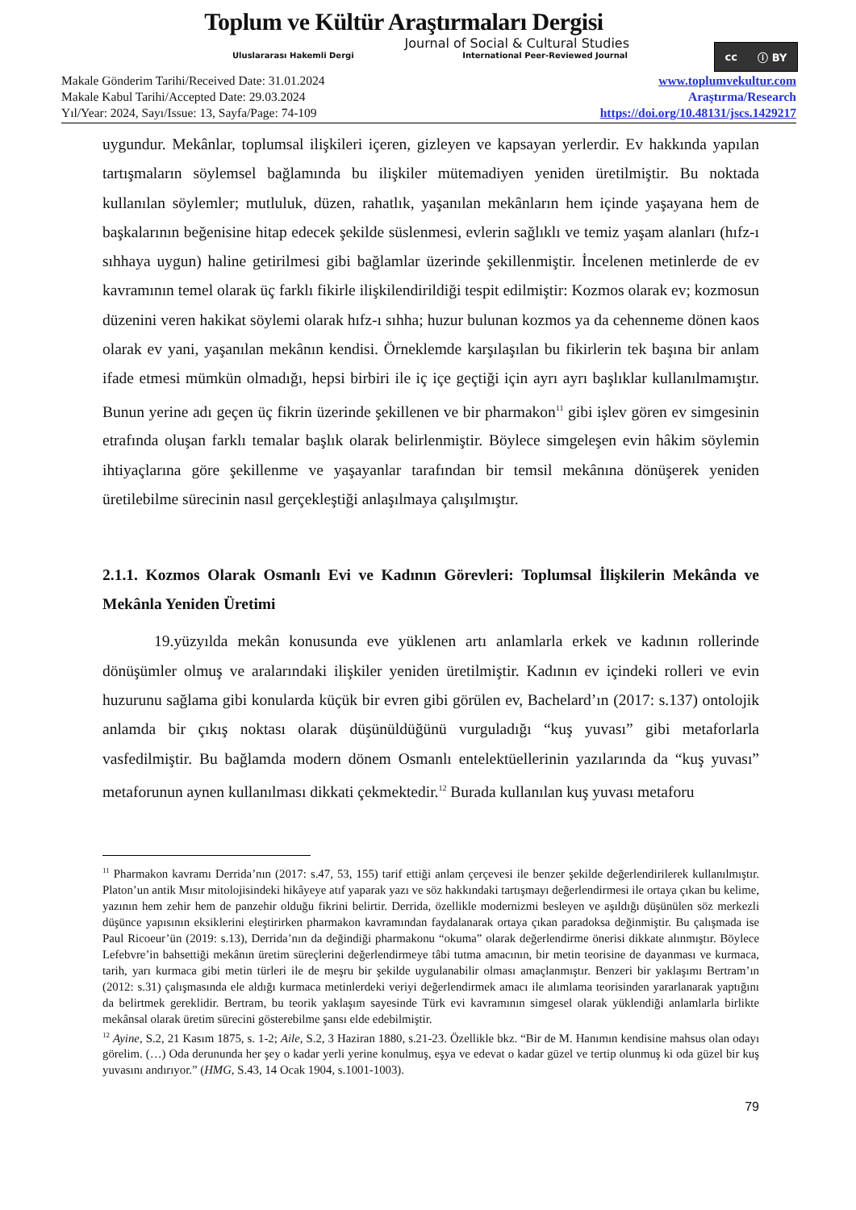Toplum ve Kültür Araştırmaları Dergisi
Journal of Social & Cultural Studies
Uluslararası Hakemli Dergi International Peer-Reviewed Journal
cc ⓘ BY
Makale Gönderim Tarihi/Received Date: 31.01.2024
Makale Kabul Tarihi/Accepted Date: 29.03.2024
Yıl/Year: 2024, Sayı/Issue: 13, Sayfa/Page: 74-109
www.toplumvekultur.com
Araştırma/Research
https://doi.org/10.48131/jscs.1429217
uygundur. Mekânlar, toplumsal ilişkileri içeren, gizleyen ve kapsayan yerlerdir. Ev hakkında yapılan tartışmaların söylemsel bağlamında bu ilişkiler mütemadiyen yeniden üretilmiştir. Bu noktada kullanılan söylemler; mutluluk, düzen, rahatlık, yaşanılan mekânların hem içinde yaşayana hem de başkalarının beğenisine hitap edecek şekilde süslenmesi, evlerin sağlıklı ve temiz yaşam alanları (hıfz-ı sıhhaya uygun) haline getirilmesi gibi bağlamlar üzerinde şekillenmiştir. İncelenen metinlerde de ev kavramının temel olarak üç farklı fikirle ilişkilendirildiği tespit edilmiştir: Kozmos olarak ev; kozmosun düzenini veren hakikat söylemi olarak hıfz-ı sıhha; huzur bulunan kozmos ya da cehenneme dönen kaos olarak ev yani, yaşanılan mekânın kendisi. Örneklemde karşılaşılan bu fikirlerin tek başına bir anlam ifade etmesi mümkün olmadığı, hepsi birbiri ile iç içe geçtiği için ayrı ayrı başlıklar kullanılmamıştır. Bunun yerine adı geçen üç fikrin üzerinde şekillenen ve bir pharmakon<sup>11</sup> gibi işlev gören ev simgesinin etrafında oluşan farklı temalar başlık olarak belirlenmiştir. Böylece simgeleşen evin hâkim söylemin ihtiyaçlarına göre şekillenme ve yaşayanlar tarafından bir temsil mekânına dönüşerek yeniden üretilebilme sürecinin nasıl gerçekleştiği anlaşılmaya çalışılmıştır.
2.1.1. Kozmos Olarak Osmanlı Evi ve Kadının Görevleri: Toplumsal İlişkilerin Mekânda ve Mekânla Yeniden Üretimi
19.yüzyılda mekân konusunda eve yüklenen artı anlamlarla erkek ve kadının rollerinde dönüşümler olmuş ve aralarındaki ilişkiler yeniden üretilmiştir. Kadının ev içindeki rolleri ve evin huzurunu sağlama gibi konularda küçük bir evren gibi görülen ev, Bachelard’ın (2017: s.137) ontolojik anlamda bir çıkış noktası olarak düşünüldüğünü vurguladığı “kuş yuvası” gibi metaforlarla vasfedilmiştir. Bu bağlamda modern dönem Osmanlı entelektüellerinin yazılarında da “kuş yuvası” metaforunun aynen kullanılması dikkati çekmektedir.<sup>12</sup> Burada kullanılan kuş yuvası metaforu
<sup>11</sup> Pharmakon kavramı Derrida’nın (2017: s.47, 53, 155) tarif ettiği anlam çerçevesi ile benzer şekilde değerlendirilerek kullanılmıştır. Platon’un antik Mısır mitolojisindeki hikâyeye atıf yaparak yazı ve söz hakkındaki tartışmayı değerlendirmesi ile ortaya çıkan bu kelime, yazının hem zehir hem de panzehir olduğu fikrini belirtir. Derrida, özellikle modernizmi besleyen ve aşıldığı düşünülen söz merkezli düşünce yapısının eksiklerini eleştirirken pharmakon kavramından faydalanarak ortaya çıkan paradoksa değinmiştir. Bu çalışmada ise Paul Ricoeur’ün (2019: s.13), Derrida’nın da değindiği pharmakonu “okuma” olarak değerlendirme önerisi dikkate alınmıştır. Böylece Lefebvre’in bahsettiği mekânın üretim süreçlerini değerlendirmeye tâbi tutma amacının, bir metin teorisine de dayanması ve kurmaca, tarih, yarı kurmaca gibi metin türleri ile de meşru bir şekilde uygulanabilir olması amaçlanmıştır. Benzeri bir yaklaşımı Bertram’ın (2012: s.31) çalışmasında ele aldığı kurmaca metinlerdeki veriyi değerlendirmek amacı ile alımlama teorisinden yararlanarak yaptığını da belirtmek gereklidir. Bertram, bu teorik yaklaşım sayesinde Türk evi kavramının simgesel olarak yüklendiği anlamlarla birlikte mekânsal olarak üretim sürecini gösterebilme şansı elde edebilmiştir.
<sup>12</sup> Ayine, S.2, 21 Kasım 1875, s. 1-2; Aile, S.2, 3 Haziran 1880, s.21-23. Özellikle bkz. “Bir de M. Hanımın kendisine mahsus olan odayı görelim. (…) Oda derununda her şey o kadar yerli yerine konulmuş, eşya ve edevat o kadar güzel ve tertip olunmuş ki oda güzel bir kuş yuvasını andırıyor.” (HMG, S.43, 14 Ocak 1904, s.1001-1003).
79